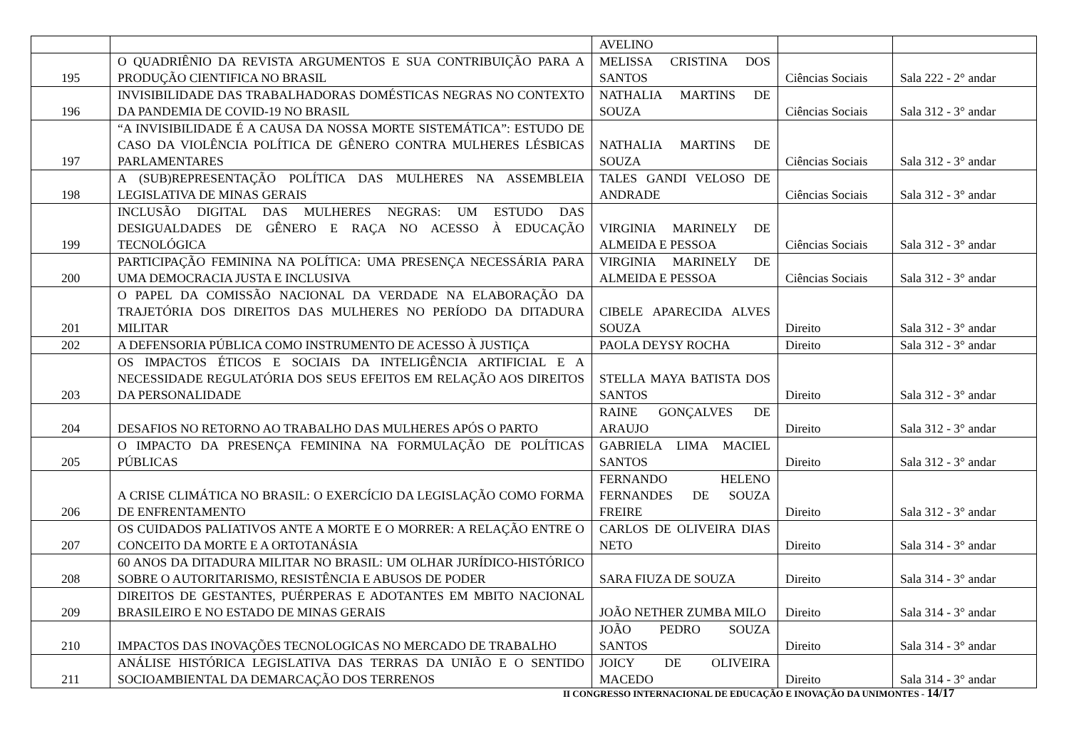| | | AVELINO | | |
| 195 | O QUADRIÊNIO DA REVISTA ARGUMENTOS E SUA CONTRIBUIÇÃO PARA A PRODUÇÃO CIENTIFICA NO BRASIL | MELISSA CRISTINA DOS SANTOS | Ciências Sociais | Sala 222 - 2° andar |
| 196 | INVISIBILIDADE DAS TRABALHADORAS DOMÉSTICAS NEGRAS NO CONTEXTO DA PANDEMIA DE COVID-19 NO BRASIL | NATHALIA MARTINS DE SOUZA | Ciências Sociais | Sala 312 - 3° andar |
| 197 | “A INVISIBILIDADE É A CAUSA DA NOSSA MORTE SISTEMÁTICA”: ESTUDO DE CASO DA VIOLÊNCIA POLÍTICA DE GÊNERO CONTRA MULHERES LÉSBICAS PARLAMENTARES | NATHALIA MARTINS DE SOUZA | Ciências Sociais | Sala 312 - 3° andar |
| 198 | A (SUB)REPRESENTAÇÃO POLÍTICA DAS MULHERES NA ASSEMBLEIA LEGISLATIVA DE MINAS GERAIS | TALES GANDI VELOSO DE ANDRADE | Ciências Sociais | Sala 312 - 3° andar |
| 199 | INCLUSÃO DIGITAL DAS MULHERES NEGRAS: UM ESTUDO DAS DESIGUALDADES DE GÊNERO E RAÇA NO ACESSO À EDUCAÇÃO TECNOLÓGICA | VIRGINIA MARINELY DE ALMEIDA E PESSOA | Ciências Sociais | Sala 312 - 3° andar |
| 200 | PARTICIPAÇÃO FEMININA NA POLÍTICA: UMA PRESENÇA NECESSÁRIA PARA UMA DEMOCRACIA JUSTA E INCLUSIVA | VIRGINIA MARINELY DE ALMEIDA E PESSOA | Ciências Sociais | Sala 312 - 3° andar |
| 201 | O PAPEL DA COMISSÃO NACIONAL DA VERDADE NA ELABORAÇÃO DA TRAJETÓRIA DOS DIREITOS DAS MULHERES NO PERÍODO DA DITADURA MILITAR | CIBELE APARECIDA ALVES SOUZA | Direito | Sala 312 - 3° andar |
| 202 | A DEFENSORIA PÚBLICA COMO INSTRUMENTO DE ACESSO À JUSTIÇA | PAOLA DEYSY ROCHA | Direito | Sala 312 - 3° andar |
| 203 | OS IMPACTOS ÉTICOS E SOCIAIS DA INTELIGÊNCIA ARTIFICIAL E A NECESSIDADE REGULATÓRIA DOS SEUS EFEITOS EM RELAÇÃO AOS DIREITOS DA PERSONALIDADE | STELLA MAYA BATISTA DOS SANTOS | Direito | Sala 312 - 3° andar |
| 204 | DESAFIOS NO RETORNO AO TRABALHO DAS MULHERES APÓS O PARTO | RAINE GONÇALVES DE ARAUJO | Direito | Sala 312 - 3° andar |
| 205 | O IMPACTO DA PRESENÇA FEMININA NA FORMULAÇÃO DE POLÍTICAS PÚBLICAS | GABRIELA LIMA MACIEL SANTOS | Direito | Sala 312 - 3° andar |
| 206 | A CRISE CLIMÁTICA NO BRASIL: O EXERCÍCIO DA LEGISLAÇÃO COMO FORMA DE ENFRENTAMENTO | FERNANDO HELENO FERNANDES DE SOUZA FREIRE | Direito | Sala 312 - 3° andar |
| 207 | OS CUIDADOS PALIATIVOS ANTE A MORTE E O MORRER: A RELAÇÃO ENTRE O CONCEITO DA MORTE E A ORTOTANÁSIA | CARLOS DE OLIVEIRA DIAS NETO | Direito | Sala 314 - 3° andar |
| 208 | 60 ANOS DA DITADURA MILITAR NO BRASIL: UM OLHAR JURÍDICO-HISTÓRICO SOBRE O AUTORITARISMO, RESISTÊNCIA E ABUSOS DE PODER | SARA FIUZA DE SOUZA | Direito | Sala 314 - 3° andar |
| 209 | DIREITOS DE GESTANTES, PUÉRPERAS E ADOTANTES EM MBITO NACIONAL BRASILEIRO E NO ESTADO DE MINAS GERAIS | JOÃO NETHER ZUMBA MILO | Direito | Sala 314 - 3° andar |
| 210 | IMPACTOS DAS INOVAÇÕES TECNOLOGICAS NO MERCADO DE TRABALHO | JOÃO PEDRO SOUZA SANTOS | Direito | Sala 314 - 3° andar |
| 211 | ANÁLISE HISTÓRICA LEGISLATIVA DAS TERRAS DA UNIÃO E O SENTIDO SOCIOAMBIENTAL DA DEMARCAÇÃO DOS TERRENOS | JOICY DE OLIVEIRA MACEDO | Direito | Sala 314 - 3° andar |
II CONGRESSO INTERNACIONAL DE EDUCAÇÃO E INOVAÇÃO DA UNIMONTES - 14/17